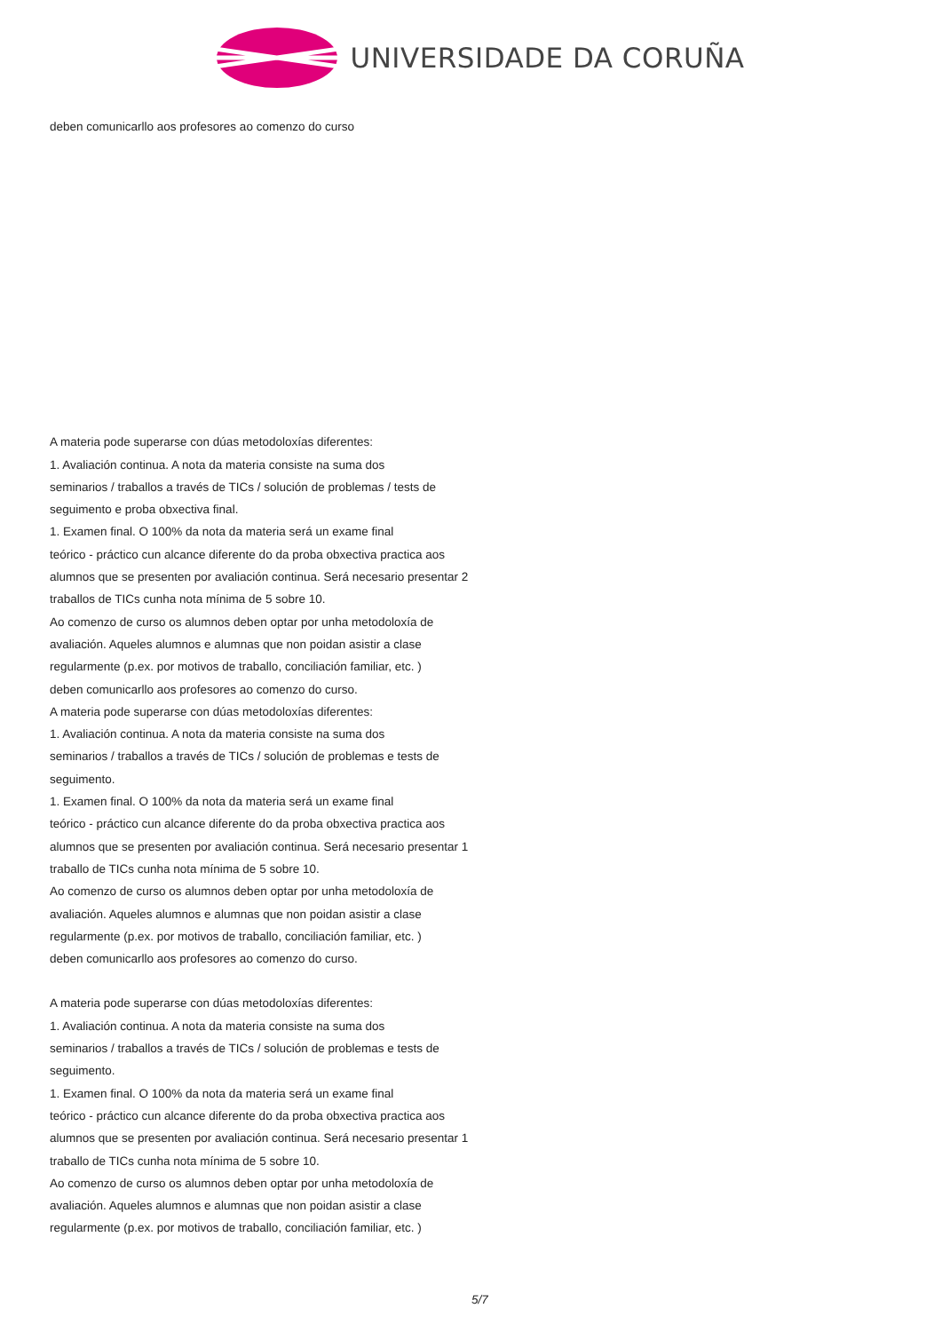UNIVERSIDADE DA CORUÑA
deben comunicarllo aos profesores ao comenzo do curso
A materia pode superarse con dúas metodoloxías diferentes:
1. Avaliación continua. A nota da materia consiste na suma dos
seminarios / traballos a través de TICs / solución de problemas / tests de
seguimento e proba obxectiva final.
1. Examen final. O 100% da nota da materia será un exame final
teórico - práctico cun alcance diferente do da proba obxectiva practica aos
alumnos que se presenten por avaliación continua. Será necesario presentar 2
traballos de TICs cunha nota mínima de 5 sobre 10.
Ao comenzo de curso os alumnos deben optar por unha metodoloxía de
avaliación. Aqueles alumnos e alumnas que non poidan asistir a clase
regularmente (p.ex. por motivos de traballo, conciliación familiar, etc. )
deben comunicarllo aos profesores ao comenzo do curso.
A materia pode superarse con dúas metodoloxías diferentes:
1. Avaliación continua. A nota da materia consiste na suma dos
seminarios / traballos a través de TICs / solución de problemas e tests de
seguimento.
1. Examen final. O 100% da nota da materia será un exame final
teórico - práctico cun alcance diferente do da proba obxectiva practica aos
alumnos que se presenten por avaliación continua. Será necesario presentar 1
traballo de TICs cunha nota mínima de 5 sobre 10.
Ao comenzo de curso os alumnos deben optar por unha metodoloxía de
avaliación. Aqueles alumnos e alumnas que non poidan asistir a clase
regularmente (p.ex. por motivos de traballo, conciliación familiar, etc. )
deben comunicarllo aos profesores ao comenzo do curso.
A materia pode superarse con dúas metodoloxías diferentes:
1. Avaliación continua. A nota da materia consiste na suma dos
seminarios / traballos a través de TICs / solución de problemas e tests de
seguimento.
1. Examen final. O 100% da nota da materia será un exame final
teórico - práctico cun alcance diferente do da proba obxectiva practica aos
alumnos que se presenten por avaliación continua. Será necesario presentar 1
traballo de TICs cunha nota mínima de 5 sobre 10.
Ao comenzo de curso os alumnos deben optar por unha metodoloxía de
avaliación. Aqueles alumnos e alumnas que non poidan asistir a clase
regularmente (p.ex. por motivos de traballo, conciliación familiar, etc. )
5/7